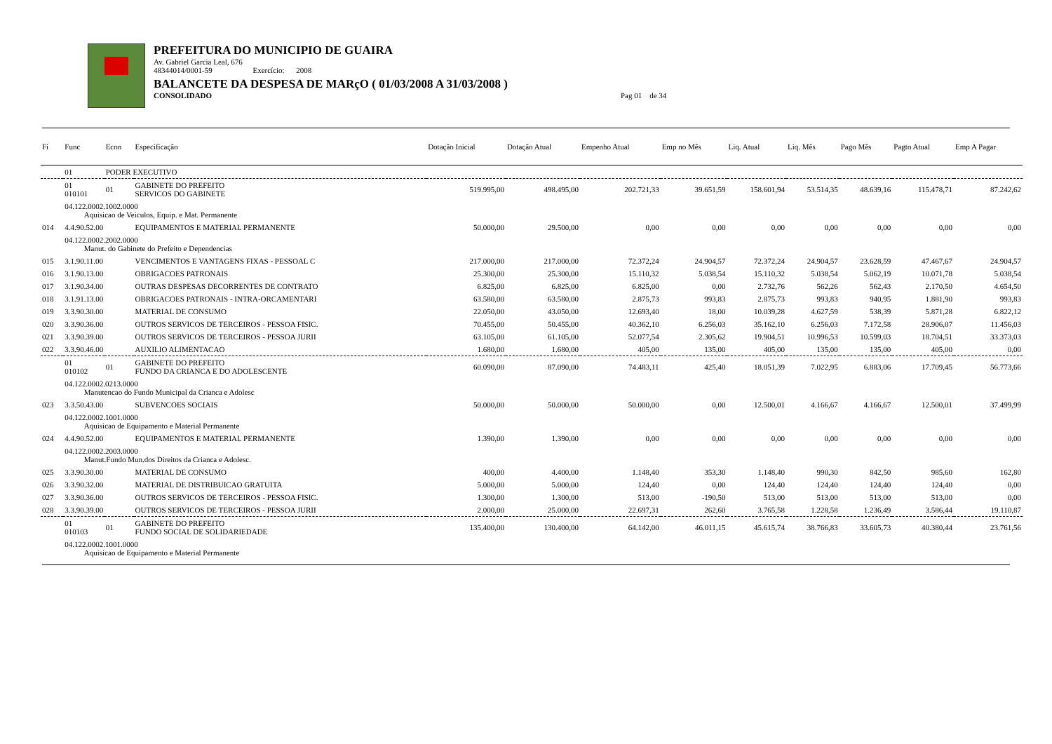PREFEITURA DO MUNICIPIO DE GUAIRA
Av. Gabriel Garcia Leal, 676
48344014/0001-59 Exercício: 2008
BALANCETE DA DESPESA DE MARçO ( 01/03/2008 A 31/03/2008 )
CONSOLIDADO Pag 01 de 34
| Fi | Func | Econ | Especificação | Dotação Inicial | Dotação Atual | Empenho Atual | Emp no Mês | Liq. Atual | Liq. Mês | Pago Mês | Pagto Atual | Emp A Pagar |
| --- | --- | --- | --- | --- | --- | --- | --- | --- | --- | --- | --- | --- |
| | 01 | PODER EXECUTIVO | | | | | | | | | | |
| | 01 010101 | 01 | GABINETE DO PREFEITO SERVICOS DO GABINETE | 519.995,00 | 498.495,00 | 202.721,33 | 39.651,59 | 158.601,94 | 53.514,35 | 48.639,16 | 115.478,71 | 87.242,62 |
| | 04.122.0002.1002.0000 Aquisicao de Veiculos, Equip. e Mat. Permanente | | | | | | | | | | | |
| 014 | 4.4.90.52.00 | | EQUIPAMENTOS E MATERIAL PERMANENTE | 50.000,00 | 29.500,00 | 0,00 | 0,00 | 0,00 | 0,00 | 0,00 | 0,00 | 0,00 |
| | 04.122.0002.2002.0000 Manut. do Gabinete do Prefeito e Dependencias | | | | | | | | | | | |
| 015 | 3.1.90.11.00 | | VENCIMENTOS E VANTAGENS FIXAS - PESSOAL C | 217.000,00 | 217.000,00 | 72.372,24 | 24.904,57 | 72.372,24 | 24.904,57 | 23.628,59 | 47.467,67 | 24.904,57 |
| 016 | 3.1.90.13.00 | | OBRIGACOES PATRONAIS | 25.300,00 | 25.300,00 | 15.110,32 | 5.038,54 | 15.110,32 | 5.038,54 | 5.062,19 | 10.071,78 | 5.038,54 |
| 017 | 3.1.90.34.00 | | OUTRAS DESPESAS DECORRENTES DE CONTRATO | 6.825,00 | 6.825,00 | 6.825,00 | 0,00 | 2.732,76 | 562,26 | 562,43 | 2.170,50 | 4.654,50 |
| 018 | 3.1.91.13.00 | | OBRIGACOES PATRONAIS - INTRA-ORCAMENTARI | 63.580,00 | 63.580,00 | 2.875,73 | 993,83 | 2.875,73 | 993,83 | 940,95 | 1.881,90 | 993,83 |
| 019 | 3.3.90.30.00 | | MATERIAL DE CONSUMO | 22.050,00 | 43.050,00 | 12.693,40 | 18,00 | 10.039,28 | 4.627,59 | 538,39 | 5.871,28 | 6.822,12 |
| 020 | 3.3.90.36.00 | | OUTROS SERVICOS DE TERCEIROS - PESSOA FISIC. | 70.455,00 | 50.455,00 | 40.362,10 | 6.256,03 | 35.162,10 | 6.256,03 | 7.172,58 | 28.906,07 | 11.456,03 |
| 021 | 3.3.90.39.00 | | OUTROS SERVICOS DE TERCEIROS - PESSOA JURII | 63.105,00 | 61.105,00 | 52.077,54 | 2.305,62 | 19.904,51 | 10.996,53 | 10.599,03 | 18.704,51 | 33.373,03 |
| 022 | 3.3.90.46.00 | | AUXILIO ALIMENTACAO | 1.680,00 | 1.680,00 | 405,00 | 135,00 | 405,00 | 135,00 | 135,00 | 405,00 | 0,00 |
| | 01 010102 | 01 | GABINETE DO PREFEITO FUNDO DA CRIANCA E DO ADOLESCENTE | 60.090,00 | 87.090,00 | 74.483,11 | 425,40 | 18.051,39 | 7.022,95 | 6.883,06 | 17.709,45 | 56.773,66 |
| | 04.122.0002.0213.0000 Manutencao do Fundo Municipal da Crianca e Adolesc | | | | | | | | | | | |
| 023 | 3.3.50.43.00 | | SUBVENCOES SOCIAIS | 50.000,00 | 50.000,00 | 50.000,00 | 0,00 | 12.500,01 | 4.166,67 | 4.166,67 | 12.500,01 | 37.499,99 |
| | 04.122.0002.1001.0000 Aquisicao de Equipamento e Material Permanente | | | | | | | | | | | |
| 024 | 4.4.90.52.00 | | EQUIPAMENTOS E MATERIAL PERMANENTE | 1.390,00 | 1.390,00 | 0,00 | 0,00 | 0,00 | 0,00 | 0,00 | 0,00 | 0,00 |
| | 04.122.0002.2003.0000 Manut.Fundo Mun.dos Direitos da Crianca e Adolesc. | | | | | | | | | | | |
| 025 | 3.3.90.30.00 | | MATERIAL DE CONSUMO | 400,00 | 4.400,00 | 1.148,40 | 353,30 | 1.148,40 | 990,30 | 842,50 | 985,60 | 162,80 |
| 026 | 3.3.90.32.00 | | MATERIAL DE DISTRIBUICAO GRATUITA | 5.000,00 | 5.000,00 | 124,40 | 0,00 | 124,40 | 124,40 | 124,40 | 124,40 | 0,00 |
| 027 | 3.3.90.36.00 | | OUTROS SERVICOS DE TERCEIROS - PESSOA FISIC. | 1.300,00 | 1.300,00 | 513,00 | -190,50 | 513,00 | 513,00 | 513,00 | 513,00 | 0,00 |
| 028 | 3.3.90.39.00 | | OUTROS SERVICOS DE TERCEIROS - PESSOA JURII | 2.000,00 | 25.000,00 | 22.697,31 | 262,60 | 3.765,58 | 1.228,58 | 1.236,49 | 3.586,44 | 19.110,87 |
| | 01 010103 | 01 | GABINETE DO PREFEITO FUNDO SOCIAL DE SOLIDARIEDADE | 135.400,00 | 130.400,00 | 64.142,00 | 46.011,15 | 45.615,74 | 38.766,83 | 33.605,73 | 40.380,44 | 23.761,56 |
| | 04.122.0002.1001.0000 Aquisicao de Equipamento e Material Permanente | | | | | | | | | | | |